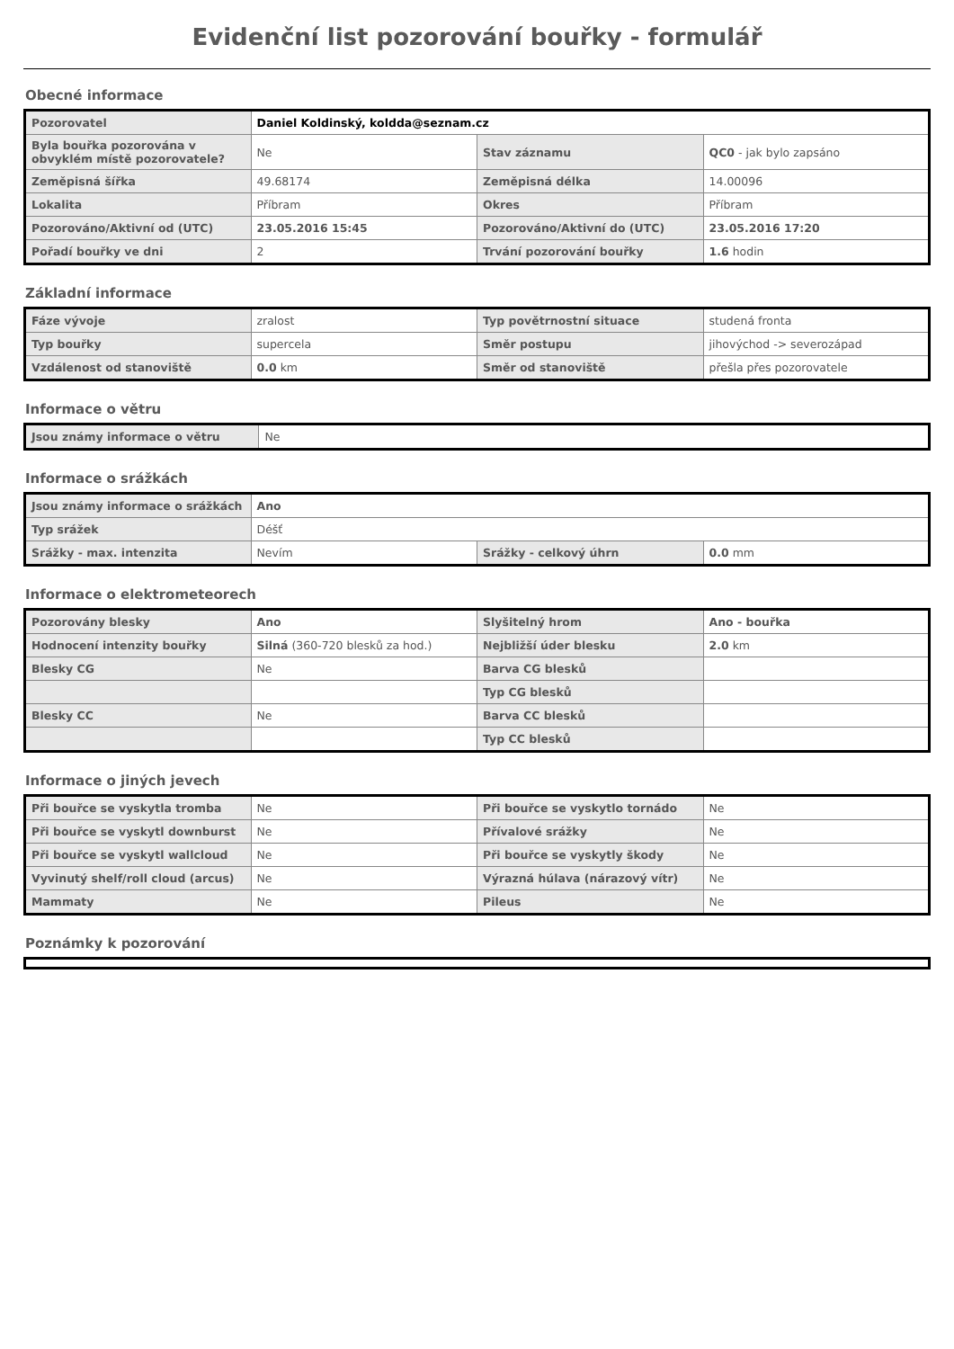Evidenční list pozorování bouřky - formulář
Obecné informace
| Pozorovatel | Daniel Koldinský, koldda@seznam.cz | | |
| Byla bouřka pozorována v obvyklém místě pozorovatele? | Ne | Stav záznamu | QC0 - jak bylo zapsáno |
| Zeměpisná šířka | 49.68174 | Zeměpisná délka | 14.00096 |
| Lokalita | Příbram | Okres | Příbram |
| Pozorováno/Aktivní od (UTC) | 23.05.2016 15:45 | Pozorováno/Aktivní do (UTC) | 23.05.2016 17:20 |
| Pořadí bouřky ve dni | 2 | Trvání pozorování bouřky | 1.6 hodin |
Základní informace
| Fáze vývoje | zralost | Typ povětrnostní situace | studená fronta |
| Typ bouřky | supercela | Směr postupu | jihovýchod -> severozápad |
| Vzdálenost od stanoviště | 0.0 km | Směr od stanoviště | přešla přes pozorovatele |
Informace o větru
| Jsou známy informace o větru | Ne |
Informace o srážkách
| Jsou známy informace o srážkách | Ano | | |
| Typ srážek | Déšť | | |
| Srážky - max. intenzita | Nevím | Srážky - celkový úhrn | 0.0 mm |
Informace o elektrometeorech
| Pozorovány blesky | Ano | Slyšitelný hrom | Ano - bouřka |
| Hodnocení intenzity bouřky | Silná (360-720 blesků za hod.) | Nejbližší úder blesku | 2.0 km |
| Blesky CG | Ne | Barva CG blesků | |
| | | Typ CG blesků | |
| Blesky CC | Ne | Barva CC blesků | |
| | | Typ CC blesků | |
Informace o jiných jevech
| Při bouřce se vyskytla tromba | Ne | Při bouřce se vyskytlo tornádo | Ne |
| Při bouřce se vyskytl downburst | Ne | Přívalové srážky | Ne |
| Při bouřce se vyskytl wallcloud | Ne | Při bouřce se vyskytly škody | Ne |
| Vyvinutý shelf/roll cloud (arcus) | Ne | Výrazná húlava (nárazový vítr) | Ne |
| Mammaty | Ne | Pileus | Ne |
Poznámky k pozorování